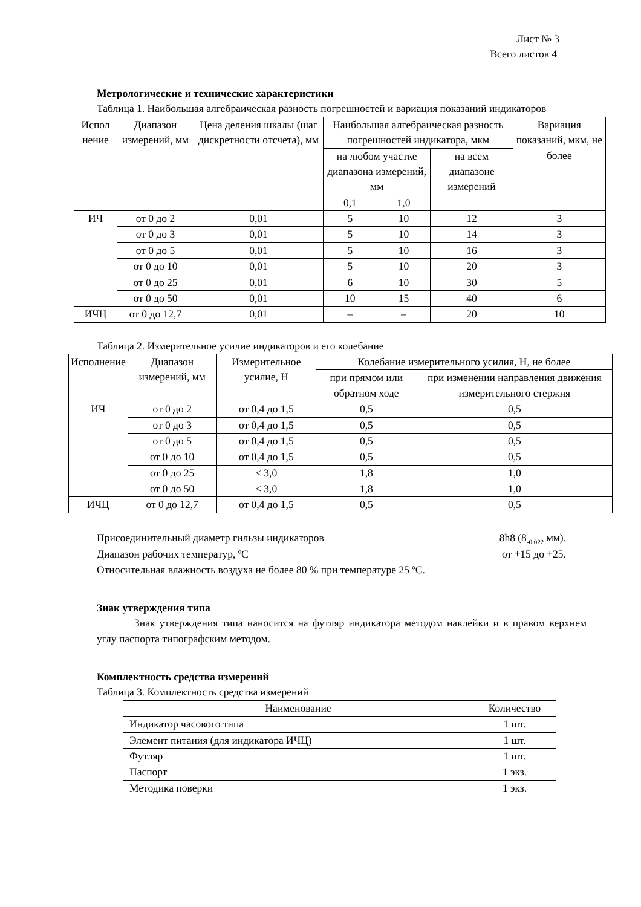Лист № 3
Всего листов 4
Метрологические и технические характеристики
Таблица 1. Наибольшая алгебраическая разность погрешностей и вариация показаний индикаторов
| Испол нение | Диапазон измерений, мм | Цена деления шкалы (шаг дискретности отсчета), мм | Наибольшая алгебраическая разность погрешностей индикатора, мкм | | | Вариация показаний, мкм, не более |
| --- | --- | --- | --- | --- | --- | --- |
| | | | на любом участке диапазона измерений, мм | | на всем диапазоне измерений | |
| | | | 0,1 | 1,0 | | |
| ИЧ | от 0 до 2 | 0,01 | 5 | 10 | 12 | 3 |
| | от 0 до 3 | 0,01 | 5 | 10 | 14 | 3 |
| | от 0 до 5 | 0,01 | 5 | 10 | 16 | 3 |
| | от 0 до 10 | 0,01 | 5 | 10 | 20 | 3 |
| | от 0 до 25 | 0,01 | 6 | 10 | 30 | 5 |
| | от 0 до 50 | 0,01 | 10 | 15 | 40 | 6 |
| ИЧЦ | от 0 до 12,7 | 0,01 | – | – | 20 | 10 |
Таблица 2. Измерительное усилие индикаторов и его колебание
| Исполнение | Диапазон измерений, мм | Измерительное усилие, Н | Колебание измерительного усилия, Н, не более | |
| --- | --- | --- | --- | --- |
| | | | при прямом или обратном ходе | при изменении направления движения измерительного стержня |
| ИЧ | от 0 до 2 | от 0,4 до 1,5 | 0,5 | 0,5 |
| | от 0 до 3 | от 0,4 до 1,5 | 0,5 | 0,5 |
| | от 0 до 5 | от 0,4 до 1,5 | 0,5 | 0,5 |
| | от 0 до 10 | от 0,4 до 1,5 | 0,5 | 0,5 |
| | от 0 до 25 | ≤ 3,0 | 1,8 | 1,0 |
| | от 0 до 50 | ≤ 3,0 | 1,8 | 1,0 |
| ИЧЦ | от 0 до 12,7 | от 0,4 до 1,5 | 0,5 | 0,5 |
Присоединительный диаметр гильзы индикаторов 8h8 (8<sub>-0,022</sub> мм).
Диапазон рабочих температур, ºС от +15 до +25.
Относительная влажность воздуха не более 80 % при температуре 25 ºС.
Знак утверждения типа
Знак утверждения типа наносится на футляр индикатора методом наклейки и в правом верхнем углу паспорта типографским методом.
Комплектность средства измерений
Таблица 3. Комплектность средства измерений
| Наименование | Количество |
| --- | --- |
| Индикатор часового типа | 1 шт. |
| Элемент питания (для индикатора ИЧЦ) | 1 шт. |
| Футляр | 1 шт. |
| Паспорт | 1 экз. |
| Методика поверки | 1 экз. |